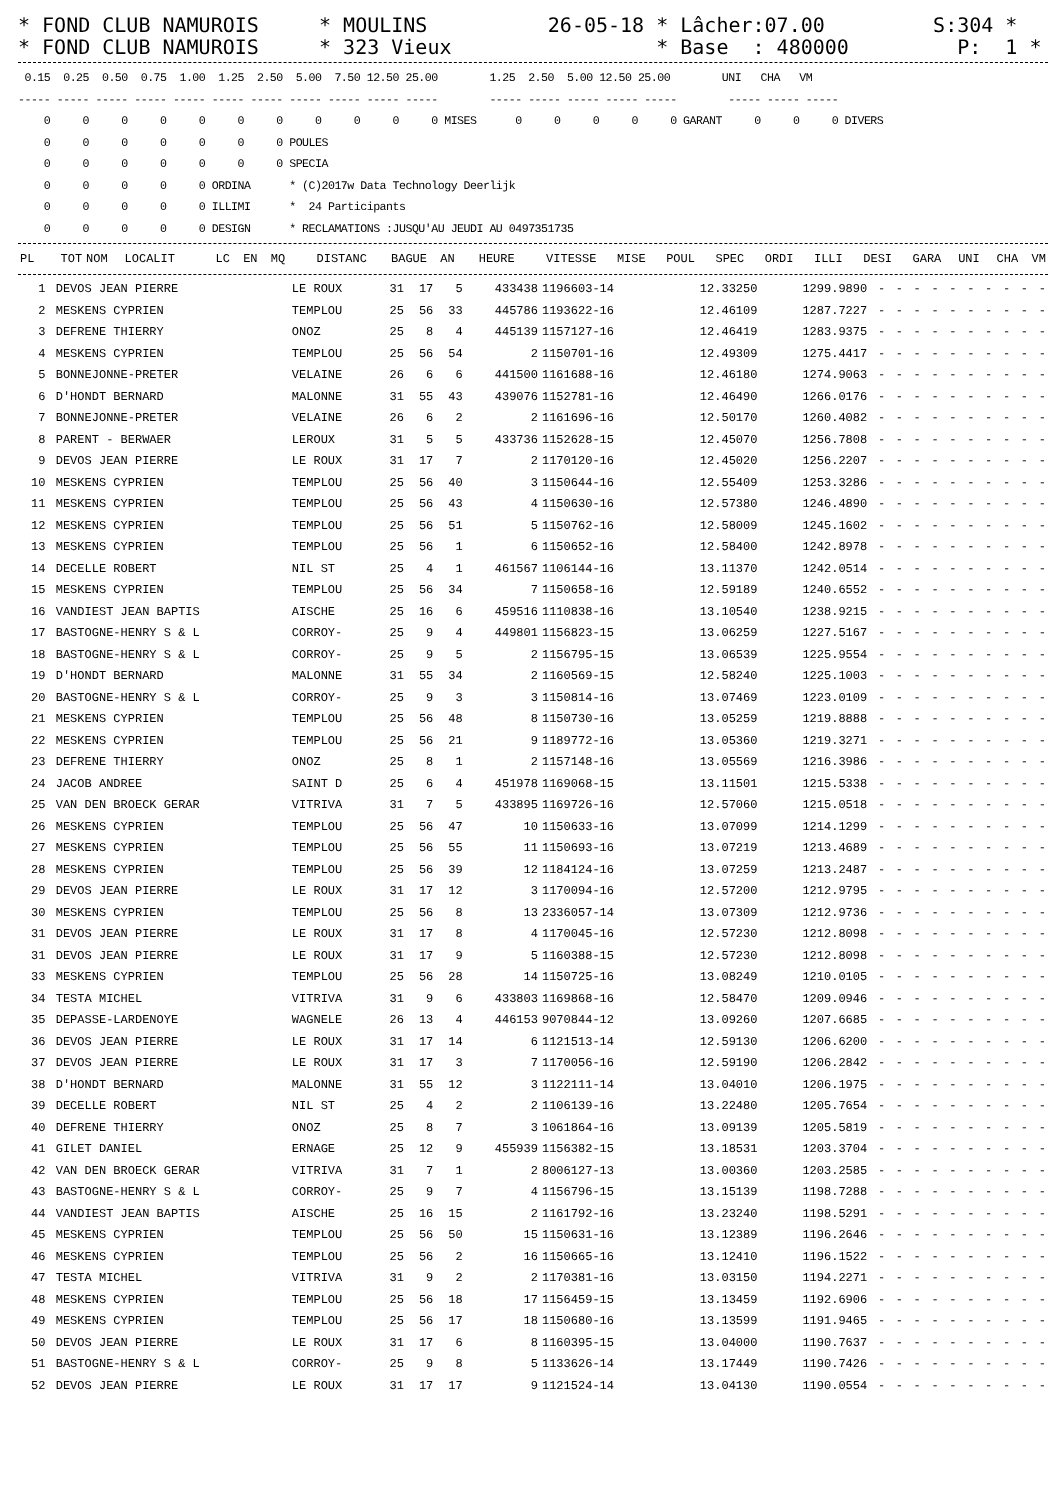* FOND CLUB NAMUROIS * MOULINS 26-05-18 * Lâcher:07.00 S:304 * * FOND CLUB NAMUROIS * 323 Vieux * Base : 480000 P: 1 *
 0.15  0.25  0.50  0.75  1.00  1.25  2.50  5.00  7.50 12.50 25.00        1.25  2.50  5.00 12.50 25.00        UNI   CHA   VM
----- ----- ----- ----- ----- ----- ----- ----- ----- ----- -----        ----- ----- ----- ----- -----        ----- ----- -----
    0     0     0     0     0     0     0     0     0     0     0 MISES      0     0     0     0     0 GARANT     0     0     0 DIVERS
    0     0     0     0     0     0     0 POULES
    0     0     0     0     0     0     0 SPECIA
    0     0     0     0     0 ORDINA      * (C)2017w Data Technology Deerlijk
    0     0     0     0     0 ILLIMI      *  24 Participants
    0     0     0     0     0 DESIGN      * RECLAMATIONS :JUSQU'AU JEUDI AU 0497351735
| PL | TOT | NOM | LOCALIT | LC | EN | MQ | DISTANC | BAGUE | AN | HEURE | VITESSE | MISE | POUL | SPEC | ORDI | ILLI | DESI | GARA | UNI | CHA | VM |
| --- | --- | --- | --- | --- | --- | --- | --- | --- | --- | --- | --- | --- | --- | --- | --- | --- | --- | --- | --- | --- | --- |
| 1 | | DEVOS JEAN PIERRE | LE ROUX | 31 | 17 | 5 | 433438 | 1196603-14 | 12.33250 | 1299.9890 | - | - | - | - | - | - | - | - | - | - |
| 2 | | MESKENS CYPRIEN | TEMPLOU | 25 | 56 | 33 | 445786 | 1193622-16 | 12.46109 | 1287.7227 | - | - | - | - | - | - | - | - | - | - |
| 3 | | DEFRENE THIERRY | ONOZ | 25 | 8 | 4 | 445139 | 1157127-16 | 12.46419 | 1283.9375 | - | - | - | - | - | - | - | - | - | - |
| 4 | | MESKENS CYPRIEN | TEMPLOU | 25 | 56 | 54 | 2 | 1150701-16 | 12.49309 | 1275.4417 | - | - | - | - | - | - | - | - | - | - |
| 5 | | BONNEJONNE-PRETER | VELAINE | 26 | 6 | 6 | 441500 | 1161688-16 | 12.46180 | 1274.9063 | - | - | - | - | - | - | - | - | - | - |
| 6 | | D'HONDT BERNARD | MALONNE | 31 | 55 | 43 | 439076 | 1152781-16 | 12.46490 | 1266.0176 | - | - | - | - | - | - | - | - | - | - |
| 7 | | BONNEJONNE-PRETER | VELAINE | 26 | 6 | 2 | 2 | 1161696-16 | 12.50170 | 1260.4082 | - | - | - | - | - | - | - | - | - | - |
| 8 | | PARENT - BERWAER | LEROUX | 31 | 5 | 5 | 433736 | 1152628-15 | 12.45070 | 1256.7808 | - | - | - | - | - | - | - | - | - | - |
| 9 | | DEVOS JEAN PIERRE | LE ROUX | 31 | 17 | 7 | 2 | 1170120-16 | 12.45020 | 1256.2207 | - | - | - | - | - | - | - | - | - | - |
| 10 | | MESKENS CYPRIEN | TEMPLOU | 25 | 56 | 40 | 3 | 1150644-16 | 12.55409 | 1253.3286 | - | - | - | - | - | - | - | - | - | - |
| 11 | | MESKENS CYPRIEN | TEMPLOU | 25 | 56 | 43 | 4 | 1150630-16 | 12.57380 | 1246.4890 | - | - | - | - | - | - | - | - | - | - |
| 12 | | MESKENS CYPRIEN | TEMPLOU | 25 | 56 | 51 | 5 | 1150762-16 | 12.58009 | 1245.1602 | - | - | - | - | - | - | - | - | - | - |
| 13 | | MESKENS CYPRIEN | TEMPLOU | 25 | 56 | 1 | 6 | 1150652-16 | 12.58400 | 1242.8978 | - | - | - | - | - | - | - | - | - | - |
| 14 | | DECELLE ROBERT | NIL ST | 25 | 4 | 1 | 461567 | 1106144-16 | 13.11370 | 1242.0514 | - | - | - | - | - | - | - | - | - | - |
| 15 | | MESKENS CYPRIEN | TEMPLOU | 25 | 56 | 34 | 7 | 1150658-16 | 12.59189 | 1240.6552 | - | - | - | - | - | - | - | - | - | - |
| 16 | | VANDIEST JEAN BAPTIS | AISCHE | 25 | 16 | 6 | 459516 | 1110838-16 | 13.10540 | 1238.9215 | - | - | - | - | - | - | - | - | - | - |
| 17 | | BASTOGNE-HENRY S & L | CORROY- | 25 | 9 | 4 | 449801 | 1156823-15 | 13.06259 | 1227.5167 | - | - | - | - | - | - | - | - | - | - |
| 18 | | BASTOGNE-HENRY S & L | CORROY- | 25 | 9 | 5 | 2 | 1156795-15 | 13.06539 | 1225.9554 | - | - | - | - | - | - | - | - | - | - |
| 19 | | D'HONDT BERNARD | MALONNE | 31 | 55 | 34 | 2 | 1160569-15 | 12.58240 | 1225.1003 | - | - | - | - | - | - | - | - | - | - |
| 20 | | BASTOGNE-HENRY S & L | CORROY- | 25 | 9 | 3 | 3 | 1150814-16 | 13.07469 | 1223.0109 | - | - | - | - | - | - | - | - | - | - |
| 21 | | MESKENS CYPRIEN | TEMPLOU | 25 | 56 | 48 | 8 | 1150730-16 | 13.05259 | 1219.8888 | - | - | - | - | - | - | - | - | - | - |
| 22 | | MESKENS CYPRIEN | TEMPLOU | 25 | 56 | 21 | 9 | 1189772-16 | 13.05360 | 1219.3271 | - | - | - | - | - | - | - | - | - | - |
| 23 | | DEFRENE THIERRY | ONOZ | 25 | 8 | 1 | 2 | 1157148-16 | 13.05569 | 1216.3986 | - | - | - | - | - | - | - | - | - | - |
| 24 | | JACOB ANDREE | SAINT D | 25 | 6 | 4 | 451978 | 1169068-15 | 13.11501 | 1215.5338 | - | - | - | - | - | - | - | - | - | - |
| 25 | | VAN DEN BROECK GERAR | VITRIVA | 31 | 7 | 5 | 433895 | 1169726-16 | 12.57060 | 1215.0518 | - | - | - | - | - | - | - | - | - | - |
| 26 | | MESKENS CYPRIEN | TEMPLOU | 25 | 56 | 47 | 10 | 1150633-16 | 13.07099 | 1214.1299 | - | - | - | - | - | - | - | - | - | - |
| 27 | | MESKENS CYPRIEN | TEMPLOU | 25 | 56 | 55 | 11 | 1150693-16 | 13.07219 | 1213.4689 | - | - | - | - | - | - | - | - | - | - |
| 28 | | MESKENS CYPRIEN | TEMPLOU | 25 | 56 | 39 | 12 | 1184124-16 | 13.07259 | 1213.2487 | - | - | - | - | - | - | - | - | - | - |
| 29 | | DEVOS JEAN PIERRE | LE ROUX | 31 | 17 | 12 | 3 | 1170094-16 | 12.57200 | 1212.9795 | - | - | - | - | - | - | - | - | - | - |
| 30 | | MESKENS CYPRIEN | TEMPLOU | 25 | 56 | 8 | 13 | 2336057-14 | 13.07309 | 1212.9736 | - | - | - | - | - | - | - | - | - | - |
| 31 | | DEVOS JEAN PIERRE | LE ROUX | 31 | 17 | 8 | 4 | 1170045-16 | 12.57230 | 1212.8098 | - | - | - | - | - | - | - | - | - | - |
| 31 | | DEVOS JEAN PIERRE | LE ROUX | 31 | 17 | 9 | 5 | 1160388-15 | 12.57230 | 1212.8098 | - | - | - | - | - | - | - | - | - | - |
| 33 | | MESKENS CYPRIEN | TEMPLOU | 25 | 56 | 28 | 14 | 1150725-16 | 13.08249 | 1210.0105 | - | - | - | - | - | - | - | - | - | - |
| 34 | | TESTA MICHEL | VITRIVA | 31 | 9 | 6 | 433803 | 1169868-16 | 12.58470 | 1209.0946 | - | - | - | - | - | - | - | - | - | - |
| 35 | | DEPASSE-LARDENOYE | WAGNELE | 26 | 13 | 4 | 446153 | 9070844-12 | 13.09260 | 1207.6685 | - | - | - | - | - | - | - | - | - | - |
| 36 | | DEVOS JEAN PIERRE | LE ROUX | 31 | 17 | 14 | 6 | 1121513-14 | 12.59130 | 1206.6200 | - | - | - | - | - | - | - | - | - | - |
| 37 | | DEVOS JEAN PIERRE | LE ROUX | 31 | 17 | 3 | 7 | 1170056-16 | 12.59190 | 1206.2842 | - | - | - | - | - | - | - | - | - | - |
| 38 | | D'HONDT BERNARD | MALONNE | 31 | 55 | 12 | 3 | 1122111-14 | 13.04010 | 1206.1975 | - | - | - | - | - | - | - | - | - | - |
| 39 | | DECELLE ROBERT | NIL ST | 25 | 4 | 2 | 2 | 1106139-16 | 13.22480 | 1205.7654 | - | - | - | - | - | - | - | - | - | - |
| 40 | | DEFRENE THIERRY | ONOZ | 25 | 8 | 7 | 3 | 1061864-16 | 13.09139 | 1205.5819 | - | - | - | - | - | - | - | - | - | - |
| 41 | | GILET DANIEL | ERNAGE | 25 | 12 | 9 | 455939 | 1156382-15 | 13.18531 | 1203.3704 | - | - | - | - | - | - | - | - | - | - |
| 42 | | VAN DEN BROECK GERAR | VITRIVA | 31 | 7 | 1 | 2 | 8006127-13 | 13.00360 | 1203.2585 | - | - | - | - | - | - | - | - | - | - |
| 43 | | BASTOGNE-HENRY S & L | CORROY- | 25 | 9 | 7 | 4 | 1156796-15 | 13.15139 | 1198.7288 | - | - | - | - | - | - | - | - | - | - |
| 44 | | VANDIEST JEAN BAPTIS | AISCHE | 25 | 16 | 15 | 2 | 1161792-16 | 13.23240 | 1198.5291 | - | - | - | - | - | - | - | - | - | - |
| 45 | | MESKENS CYPRIEN | TEMPLOU | 25 | 56 | 50 | 15 | 1150631-16 | 13.12389 | 1196.2646 | - | - | - | - | - | - | - | - | - | - |
| 46 | | MESKENS CYPRIEN | TEMPLOU | 25 | 56 | 2 | 16 | 1150665-16 | 13.12410 | 1196.1522 | - | - | - | - | - | - | - | - | - | - |
| 47 | | TESTA MICHEL | VITRIVA | 31 | 9 | 2 | 2 | 1170381-16 | 13.03150 | 1194.2271 | - | - | - | - | - | - | - | - | - | - |
| 48 | | MESKENS CYPRIEN | TEMPLOU | 25 | 56 | 18 | 17 | 1156459-15 | 13.13459 | 1192.6906 | - | - | - | - | - | - | - | - | - | - |
| 49 | | MESKENS CYPRIEN | TEMPLOU | 25 | 56 | 17 | 18 | 1150680-16 | 13.13599 | 1191.9465 | - | - | - | - | - | - | - | - | - | - |
| 50 | | DEVOS JEAN PIERRE | LE ROUX | 31 | 17 | 6 | 8 | 1160395-15 | 13.04000 | 1190.7637 | - | - | - | - | - | - | - | - | - | - |
| 51 | | BASTOGNE-HENRY S & L | CORROY- | 25 | 9 | 8 | 5 | 1133626-14 | 13.17449 | 1190.7426 | - | - | - | - | - | - | - | - | - | - |
| 52 | | DEVOS JEAN PIERRE | LE ROUX | 31 | 17 | 17 | 9 | 1121524-14 | 13.04130 | 1190.0554 | - | - | - | - | - | - | - | - | - | - |